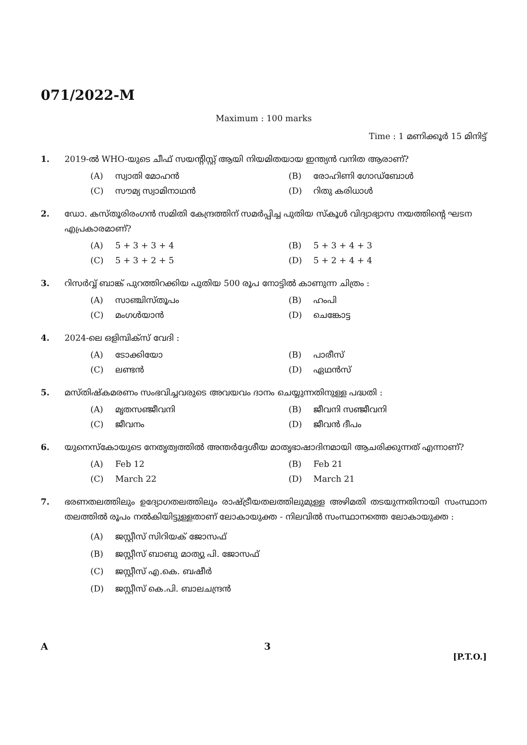071/2022-M
Maximum : 100 marks
Time : 1 മണിക്കൂർ 15 മിനിട്ട്
1. 2019-ൽ WHO-യുടെ ചീഫ് സയന്റിസ്റ്റ് ആയി നിയമിതയായ ഇന്ത്യൻ വനിത ആരാണ്?
(A) സ്വാതി മോഹൻ
(B) രോഹിണി ഗോഡ്ബോൾ
(C) സൗമ്യ സ്വാമിനാഥൻ
(D) റിതു കരിധാൾ
2. ഡോ. കസ്തൂരിരംഗൻ സമിതി കേന്ദ്രത്തിന് സമർപ്പിച്ച പുതിയ സ്കൂൾ വിദ്യാഭ്യാസ നയത്തിന്റെ ഘടന എപ്രകാരമാണ്?
(A) 5 + 3 + 3 + 4
(B) 5 + 3 + 4 + 3
(C) 5 + 3 + 2 + 5
(D) 5 + 2 + 4 + 4
3. റിസർവ്വ് ബാങ്ക് പുറത്തിറക്കിയ പുതിയ 500 രൂപ നോട്ടിൽ കാണുന്ന ചിത്രം :
(A) സാഞ്ചിസ്തൂപം
(B) ഹംപി
(C) മംഗൾയാൻ
(D) ചെങ്കോട്ട
4. 2024-ലെ ഒളിമ്പിക്സ് വേദി :
(A) ടോക്കിയോ
(B) പാരീസ്
(C) ലണ്ടൻ
(D) ഏഥൻസ്
5. മസ്തിഷ്കമരണം സംഭവിച്ചവരുടെ അവയവം ദാനം ചെയ്യുന്നതിനുള്ള പദ്ധതി :
(A) മൃതസഞ്ജീവനി
(B) ജീവനി സഞ്ജീവനി
(C) ജീവനം
(D) ജീവൻ ദീപം
6. യുനെസ്കോയുടെ നേതൃത്വത്തിൽ അന്തർദ്ദേശീയ മാതൃഭാഷാദിനമായി ആചരിക്കുന്നത് എന്നാണ്?
(A) Feb 12
(B) Feb 21
(C) March 22
(D) March 21
7. ഭരണതലത്തിലും ഉദ്യോഗതലത്തിലും രാഷ്ട്രീയതലത്തിലുമുള്ള അഴിമതി തടയുന്നതിനായി സംസ്ഥാന തലത്തിൽ രൂപം നൽകിയിട്ടുള്ളതാണ് ലോകായുക്ത - നിലവിൽ സംസ്ഥാനത്തെ ലോകായുക്ത :
(A) ജസ്റ്റീസ് സിറിയക് ജോസഫ്
(B) ജസ്റ്റീസ് ബാബു മാത്യു പി. ജോസഫ്
(C) ജസ്റ്റീസ് എ.കെ. ബഷീർ
(D) ജസ്റ്റീസ് കെ.പി. ബാലചന്ദ്രൻ
A 3
[P.T.O.]